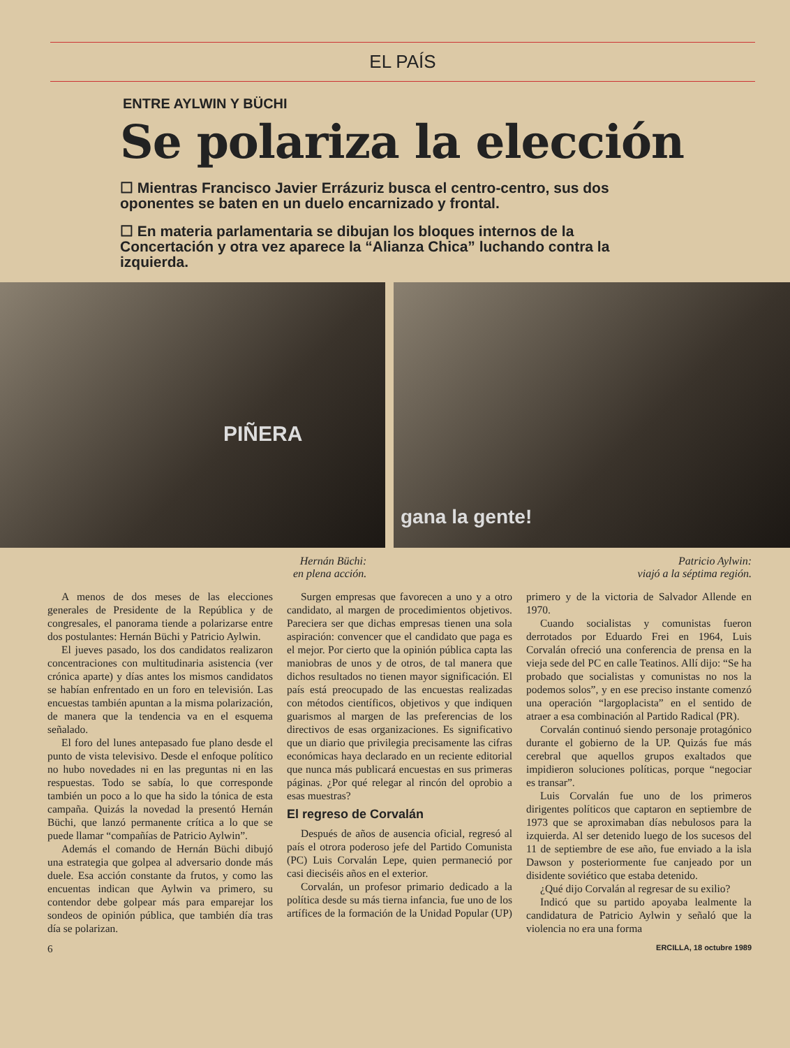EL PAÍS
ENTRE AYLWIN Y BÜCHI
Se polariza la elección
☐ Mientras Francisco Javier Errázuriz busca el centro-centro, sus dos oponentes se baten en un duelo encarnizado y frontal.
☐ En materia parlamentaria se dibujan los bloques internos de la Concertación y otra vez aparece la “Alianza Chica” luchando contra la izquierda.
PIÑERA
gana la gente!
Hernán Büchi:
en plena acción.
Patricio Aylwin:
viajó a la séptima región.
A menos de dos meses de las elecciones generales de Presidente de la República y de congresales, el panorama tiende a polarizarse entre dos postulantes: Hernán Büchi y Patricio Aylwin.
El jueves pasado, los dos candidatos realizaron concentraciones con multitudinaria asistencia (ver crónica aparte) y días antes los mismos candidatos se habían enfrentado en un foro en televisión. Las encuestas también apuntan a la misma polarización, de manera que la tendencia va en el esquema señalado.
El foro del lunes antepasado fue plano desde el punto de vista televisivo. Desde el enfoque político no hubo novedades ni en las preguntas ni en las respuestas. Todo se sabía, lo que corresponde también un poco a lo que ha sido la tónica de esta campaña. Quizás la novedad la presentó Hernán Büchi, que lanzó permanente crítica a lo que se puede llamar “compañías de Patricio Aylwin”.
Además el comando de Hernán Büchi dibujó una estrategia que golpea al adversario donde más duele. Esa acción constante da frutos, y como las encuentas indican que Aylwin va primero, su contendor debe golpear más para emparejar los sondeos de opinión pública, que también día tras día se polarizan.
Surgen empresas que favorecen a uno y a otro candidato, al margen de procedimientos objetivos. Pareciera ser que dichas empresas tienen una sola aspiración: convencer que el candidato que paga es el mejor. Por cierto que la opinión pública capta las maniobras de unos y de otros, de tal manera que dichos resultados no tienen mayor significación. El país está preocupado de las encuestas realizadas con métodos científicos, objetivos y que indiquen guarismos al margen de las preferencias de los directivos de esas organizaciones. Es significativo que un diario que privilegia precisamente las cifras económicas haya declarado en un reciente editorial que nunca más publicará encuestas en sus primeras páginas. ¿Por qué relegar al rincón del oprobio a esas muestras?
El regreso de Corvalán
Después de años de ausencia oficial, regresó al país el otrora poderoso jefe del Partido Comunista (PC) Luis Corvalán Lepe, quien permaneció por casi dieciséis años en el exterior.
Corvalán, un profesor primario dedicado a la política desde su más tierna infancia, fue uno de los artífices de la formación de la Unidad Popular (UP) primero y de la victoria de Salvador Allende en 1970.
Cuando socialistas y comunistas fueron derrotados por Eduardo Frei en 1964, Luis Corvalán ofreció una conferencia de prensa en la vieja sede del PC en calle Teatinos. Allí dijo: “Se ha probado que socialistas y comunistas no nos la podemos solos”, y en ese preciso instante comenzó una operación “largoplacista” en el sentido de atraer a esa combinación al Partido Radical (PR).
Corvalán continuó siendo personaje protagónico durante el gobierno de la UP. Quizás fue más cerebral que aquellos grupos exaltados que impidieron soluciones políticas, porque “negociar es transar”.
Luis Corvalán fue uno de los primeros dirigentes políticos que captaron en septiembre de 1973 que se aproximaban días nebulosos para la izquierda. Al ser detenido luego de los sucesos del 11 de septiembre de ese año, fue enviado a la isla Dawson y posteriormente fue canjeado por un disidente soviético que estaba detenido.
¿Qué dijo Corvalán al regresar de su exilio?
Indicó que su partido apoyaba lealmente la candidatura de Patricio Aylwin y señaló que la violencia no era una forma
6 ERCILLA, 18 octubre 1989